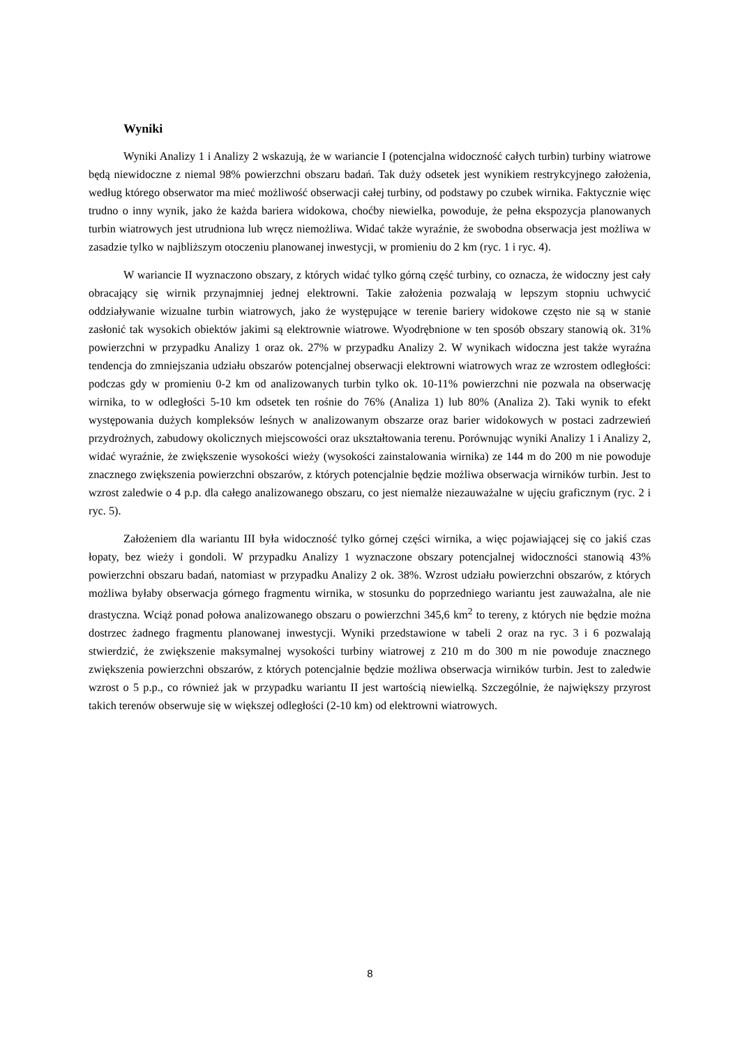Wyniki
Wyniki Analizy 1 i Analizy 2 wskazują, że w wariancie I (potencjalna widoczność całych turbin) turbiny wiatrowe będą niewidoczne z niemal 98% powierzchni obszaru badań. Tak duży odsetek jest wynikiem restrykcyjnego założenia, według którego obserwator ma mieć możliwość obserwacji całej turbiny, od podstawy po czubek wirnika. Faktycznie więc trudno o inny wynik, jako że każda bariera widokowa, choćby niewielka, powoduje, że pełna ekspozycja planowanych turbin wiatrowych jest utrudniona lub wręcz niemożliwa. Widać także wyraźnie, że swobodna obserwacja jest możliwa w zasadzie tylko w najbliższym otoczeniu planowanej inwestycji, w promieniu do 2 km (ryc. 1 i ryc. 4).
W wariancie II wyznaczono obszary, z których widać tylko górną część turbiny, co oznacza, że widoczny jest cały obracający się wirnik przynajmniej jednej elektrowni. Takie założenia pozwalają w lepszym stopniu uchwycić oddziaływanie wizualne turbin wiatrowych, jako że występujące w terenie bariery widokowe często nie są w stanie zasłonić tak wysokich obiektów jakimi są elektrownie wiatrowe. Wyodrębnione w ten sposób obszary stanowią ok. 31% powierzchni w przypadku Analizy 1 oraz ok. 27% w przypadku Analizy 2. W wynikach widoczna jest także wyraźna tendencja do zmniejszania udziału obszarów potencjalnej obserwacji elektrowni wiatrowych wraz ze wzrostem odległości: podczas gdy w promieniu 0-2 km od analizowanych turbin tylko ok. 10-11% powierzchni nie pozwala na obserwację wirnika, to w odległości 5-10 km odsetek ten rośnie do 76% (Analiza 1) lub 80% (Analiza 2). Taki wynik to efekt występowania dużych kompleksów leśnych w analizowanym obszarze oraz barier widokowych w postaci zadrzewień przydrożnych, zabudowy okolicznych miejscowości oraz ukształtowania terenu. Porównując wyniki Analizy 1 i Analizy 2, widać wyraźnie, że zwiększenie wysokości wieży (wysokości zainstalowania wirnika) ze 144 m do 200 m nie powoduje znacznego zwiększenia powierzchni obszarów, z których potencjalnie będzie możliwa obserwacja wirników turbin. Jest to wzrost zaledwie o 4 p.p. dla całego analizowanego obszaru, co jest niemalże niezauważalne w ujęciu graficznym (ryc. 2 i ryc. 5).
Założeniem dla wariantu III była widoczność tylko górnej części wirnika, a więc pojawiającej się co jakiś czas łopaty, bez wieży i gondoli. W przypadku Analizy 1 wyznaczone obszary potencjalnej widoczności stanowią 43% powierzchni obszaru badań, natomiast w przypadku Analizy 2 ok. 38%. Wzrost udziału powierzchni obszarów, z których możliwa byłaby obserwacja górnego fragmentu wirnika, w stosunku do poprzedniego wariantu jest zauważalna, ale nie drastyczna. Wciąż ponad połowa analizowanego obszaru o powierzchni 345,6 km<sup>2</sup> to tereny, z których nie będzie można dostrzec żadnego fragmentu planowanej inwestycji. Wyniki przedstawione w tabeli 2 oraz na ryc. 3 i 6 pozwalają stwierdzić, że zwiększenie maksymalnej wysokości turbiny wiatrowej z 210 m do 300 m nie powoduje znacznego zwiększenia powierzchni obszarów, z których potencjalnie będzie możliwa obserwacja wirników turbin. Jest to zaledwie wzrost o 5 p.p., co również jak w przypadku wariantu II jest wartością niewielką. Szczególnie, że największy przyrost takich terenów obserwuje się w większej odległości (2-10 km) od elektrowni wiatrowych.
8